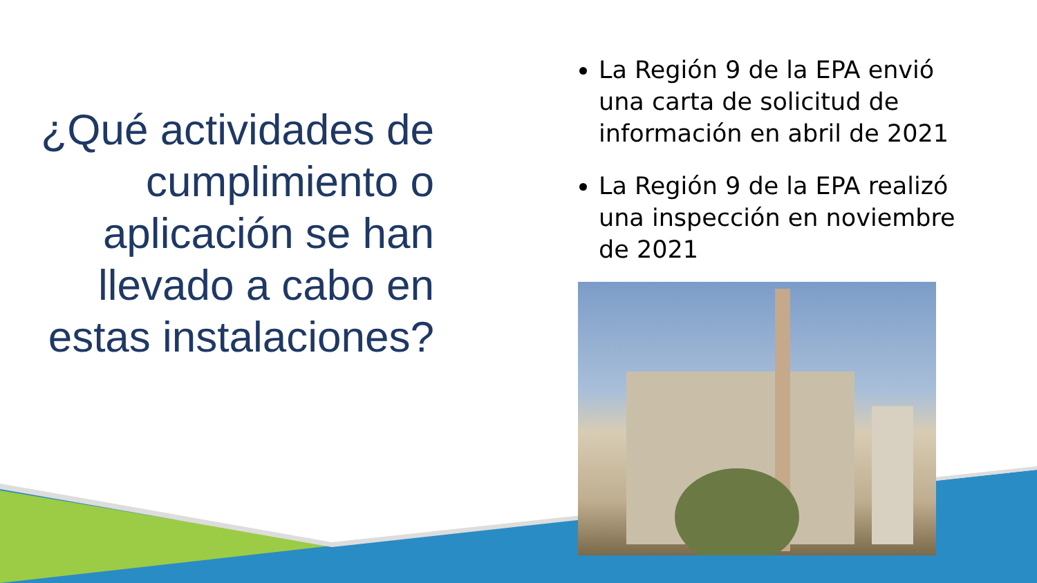¿Qué actividades de cumplimiento o aplicación se han llevado a cabo en estas instalaciones?
La Región 9 de la EPA envió una carta de solicitud de información en abril de 2021
La Región 9 de la EPA realizó una inspección en noviembre de 2021